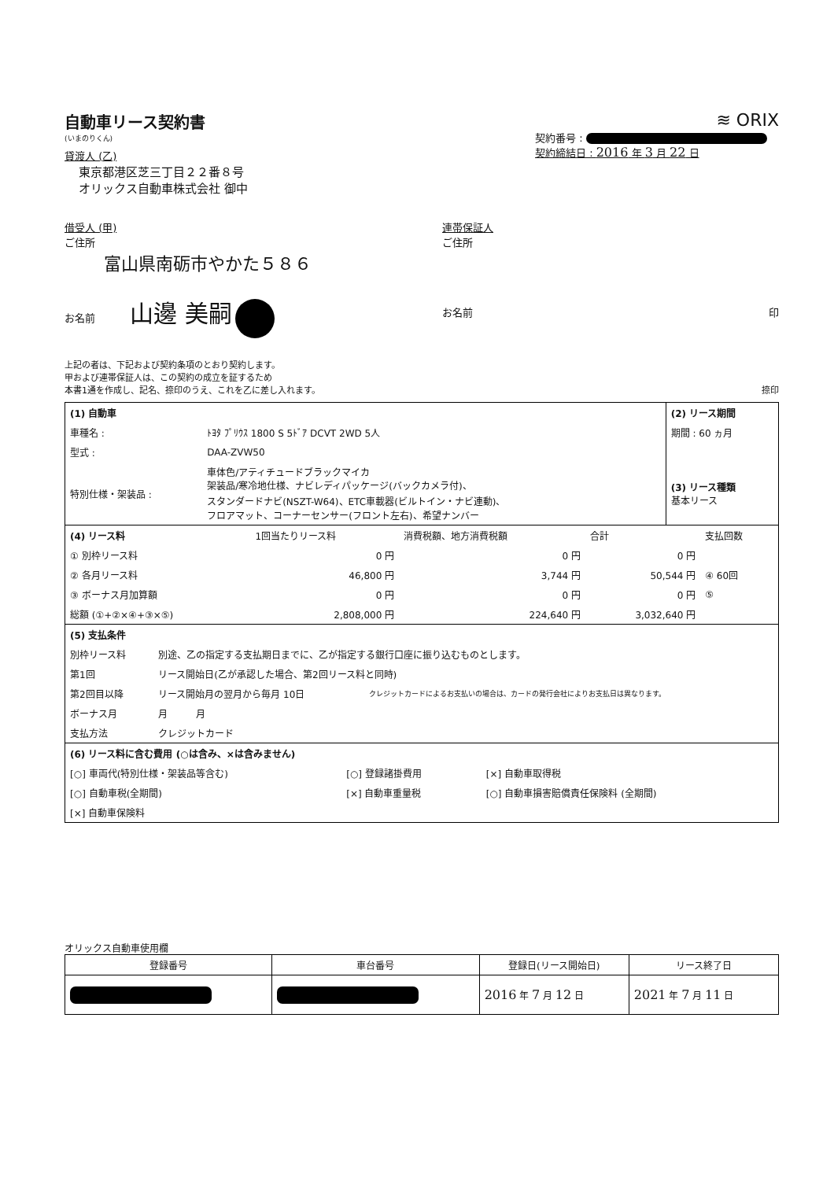自動車リース契約書
(いまのりくん)
貸渡人 (乙)
東京都港区芝三丁目２２番８号
オリックス自動車株式会社 御中
≋ ORIX
契約番号 :
契約締結日 : 2016 年 3 月 22 日
借受人 (甲)
ご住所
富山県南砺市やかた５８６
お名前 山邊 美嗣
連帯保証人
ご住所
お名前 印
上記の者は、下記および契約条項のとおり契約します。
甲および連帯保証人は、この契約の成立を証するため
本書1通を作成し、記名、捺印のうえ、これを乙に差し入れます。 捺印
| (1) 自動車 | | (2) リース期間 |
| 車種名 : | ﾄﾖﾀ ﾌﾟﾘｳｽ 1800 S 5ﾄﾞｱ DCVT 2WD 5人 | 期間 : 60 ヵ月 |
| 型式 : | DAA-ZVW50 | |
| 特別仕様・架装品 : | 車体色/アティチュードブラックマイカ 架装品/寒冷地仕様、ナビレディパッケージ(バックカメラ付)、 スタンダードナビ(NSZT-W64)、ETC車載器(ビルトイン・ナビ連動)、 フロアマット、コーナーセンサー(フロント左右)、希望ナンバー | (3) リース種類 基本リース |
| (4) リース料 | 1回当たりリース料 | 消費税額、地方消費税額 | 合計 | 支払回数 |
| --- | --- | --- | --- | --- |
| ① 別枠リース料 | 0 円 | 0 円 | 0 円 | |
| ② 各月リース料 | 46,800 円 | 3,744 円 | 50,544 円 | ④ 60回 |
| ③ ボーナス月加算額 | 0 円 | 0 円 | 0 円 | ⑤ |
| 総額 (①+②×④+③×⑤) | 2,808,000 円 | 224,640 円 | 3,032,640 円 | |
| (5) 支払条件 | | |
| 別枠リース料 | 別途、乙の指定する支払期日までに、乙が指定する銀行口座に振り込むものとします。 | |
| 第1回 | リース開始日(乙が承認した場合、第2回リース料と同時) | |
| 第2回目以降 | リース開始月の翌月から毎月 10日 | クレジットカードによるお支払いの場合は、カードの発行会社によりお支払日は異なります。 |
| ボーナス月 | 月 月 | |
| 支払方法 | クレジットカード | |
| (6) リース料に含む費用 (○は含み、×は含みません) | | |
| [○] 車両代(特別仕様・架装品等含む) | [○] 登録諸掛費用 | [×] 自動車取得税 |
| [○] 自動車税(全期間) | [×] 自動車重量税 | [○] 自動車損害賠償責任保険料 (全期間) |
| [×] 自動車保険料 | | |
オリックス自動車使用欄
| 登録番号 | 車台番号 | 登録日(リース開始日) | リース終了日 |
| --- | --- | --- | --- |
| | | 2016 年 7 月 12 日 | 2021 年 7 月 11 日 |